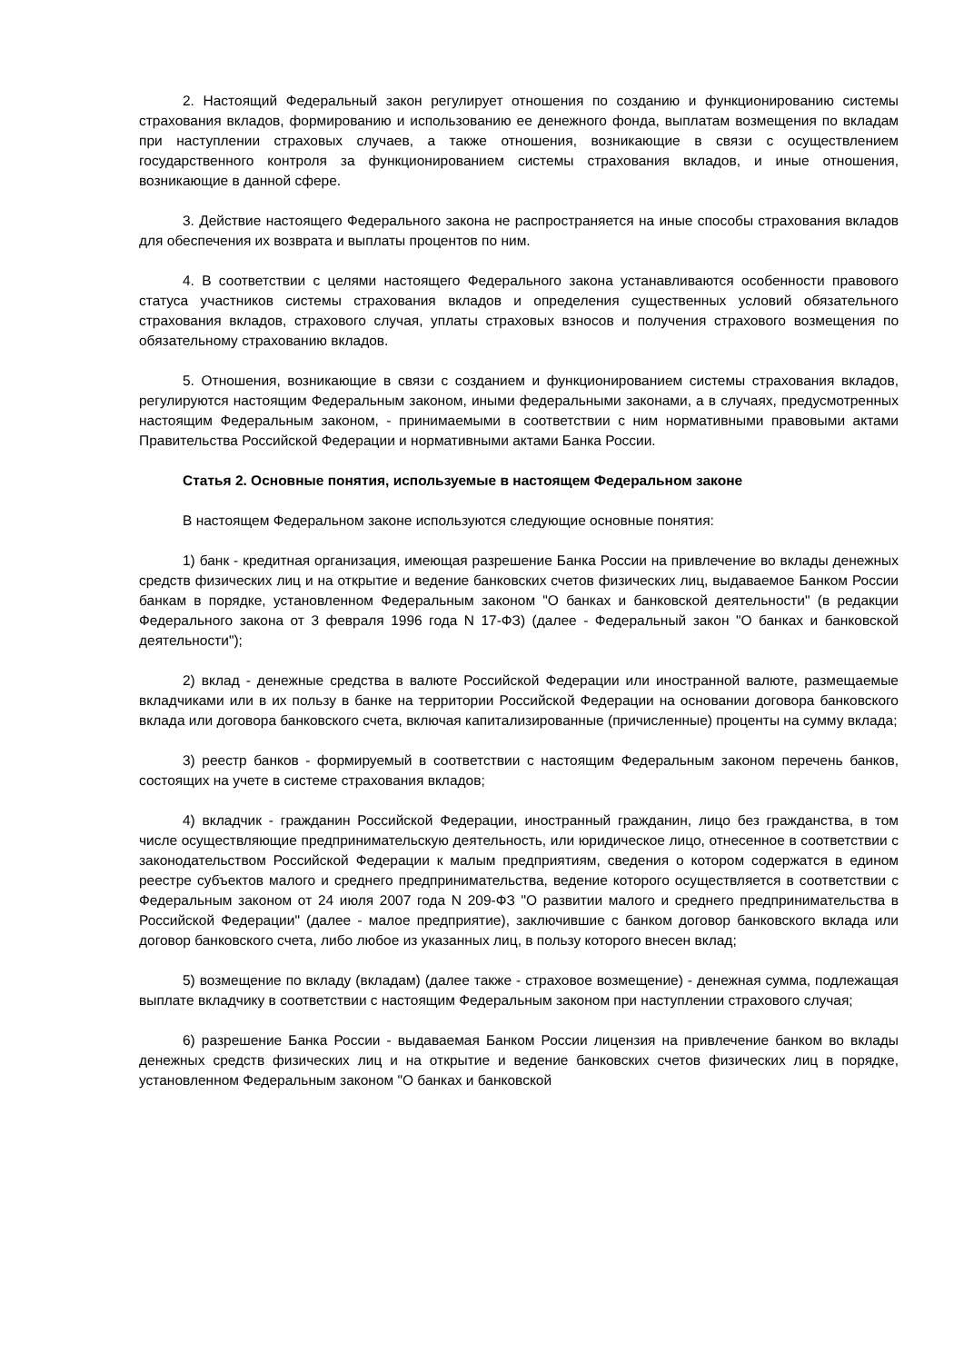2. Настоящий Федеральный закон регулирует отношения по созданию и функционированию системы страхования вкладов, формированию и использованию ее денежного фонда, выплатам возмещения по вкладам при наступлении страховых случаев, а также отношения, возникающие в связи с осуществлением государственного контроля за функционированием системы страхования вкладов, и иные отношения, возникающие в данной сфере.
3. Действие настоящего Федерального закона не распространяется на иные способы страхования вкладов для обеспечения их возврата и выплаты процентов по ним.
4. В соответствии с целями настоящего Федерального закона устанавливаются особенности правового статуса участников системы страхования вкладов и определения существенных условий обязательного страхования вкладов, страхового случая, уплаты страховых взносов и получения страхового возмещения по обязательному страхованию вкладов.
5. Отношения, возникающие в связи с созданием и функционированием системы страхования вкладов, регулируются настоящим Федеральным законом, иными федеральными законами, а в случаях, предусмотренных настоящим Федеральным законом, - принимаемыми в соответствии с ним нормативными правовыми актами Правительства Российской Федерации и нормативными актами Банка России.
Статья 2. Основные понятия, используемые в настоящем Федеральном законе
В настоящем Федеральном законе используются следующие основные понятия:
1) банк - кредитная организация, имеющая разрешение Банка России на привлечение во вклады денежных средств физических лиц и на открытие и ведение банковских счетов физических лиц, выдаваемое Банком России банкам в порядке, установленном Федеральным законом "О банках и банковской деятельности" (в редакции Федерального закона от 3 февраля 1996 года N 17-ФЗ) (далее - Федеральный закон "О банках и банковской деятельности");
2) вклад - денежные средства в валюте Российской Федерации или иностранной валюте, размещаемые вкладчиками или в их пользу в банке на территории Российской Федерации на основании договора банковского вклада или договора банковского счета, включая капитализированные (причисленные) проценты на сумму вклада;
3) реестр банков - формируемый в соответствии с настоящим Федеральным законом перечень банков, состоящих на учете в системе страхования вкладов;
4) вкладчик - гражданин Российской Федерации, иностранный гражданин, лицо без гражданства, в том числе осуществляющие предпринимательскую деятельность, или юридическое лицо, отнесенное в соответствии с законодательством Российской Федерации к малым предприятиям, сведения о котором содержатся в едином реестре субъектов малого и среднего предпринимательства, ведение которого осуществляется в соответствии с Федеральным законом от 24 июля 2007 года N 209-ФЗ "О развитии малого и среднего предпринимательства в Российской Федерации" (далее - малое предприятие), заключившие с банком договор банковского вклада или договор банковского счета, либо любое из указанных лиц, в пользу которого внесен вклад;
5) возмещение по вкладу (вкладам) (далее также - страховое возмещение) - денежная сумма, подлежащая выплате вкладчику в соответствии с настоящим Федеральным законом при наступлении страхового случая;
6) разрешение Банка России - выдаваемая Банком России лицензия на привлечение банком во вклады денежных средств физических лиц и на открытие и ведение банковских счетов физических лиц в порядке, установленном Федеральным законом "О банках и банковской